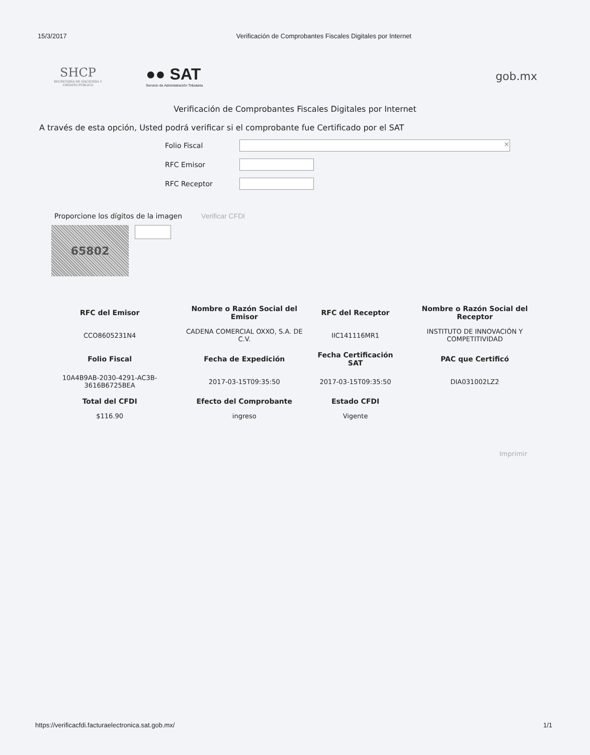15/3/2017 Verificación de Comprobantes Fiscales Digitales por Internet
SHCP
SECRETARÍA DE HACIENDA Y CRÉDITO PÚBLICO
●● SAT
Servicio de Administración Tributaria
gob.mx
Verificación de Comprobantes Fiscales Digitales por Internet
A través de esta opción, Usted podrá verificar si el comprobante fue Certificado por el SAT
Folio Fiscal
×
RFC Emisor
RFC Receptor
Proporcione los dígitos de la imagen Verificar CFDI
65802
| RFC del Emisor | Nombre o Razón Social del Emisor | RFC del Receptor | Nombre o Razón Social del Receptor |
| --- | --- | --- | --- |
| CCO8605231N4 | CADENA COMERCIAL OXXO, S.A. DE C.V. | IIC141116MR1 | INSTITUTO DE INNOVACIÓN Y COMPETITIVIDAD |
| Folio Fiscal | Fecha de Expedición | Fecha Certificación SAT | PAC que Certificó |
| 10A4B9AB-2030-4291-AC3B-3616B6725BEA | 2017-03-15T09:35:50 | 2017-03-15T09:35:50 | DIA031002LZ2 |
| Total del CFDI | Efecto del Comprobante | Estado CFDI | |
| $116.90 | ingreso | Vigente | |
Imprimir
https://verificacfdi.facturaelectronica.sat.gob.mx/ 1/1